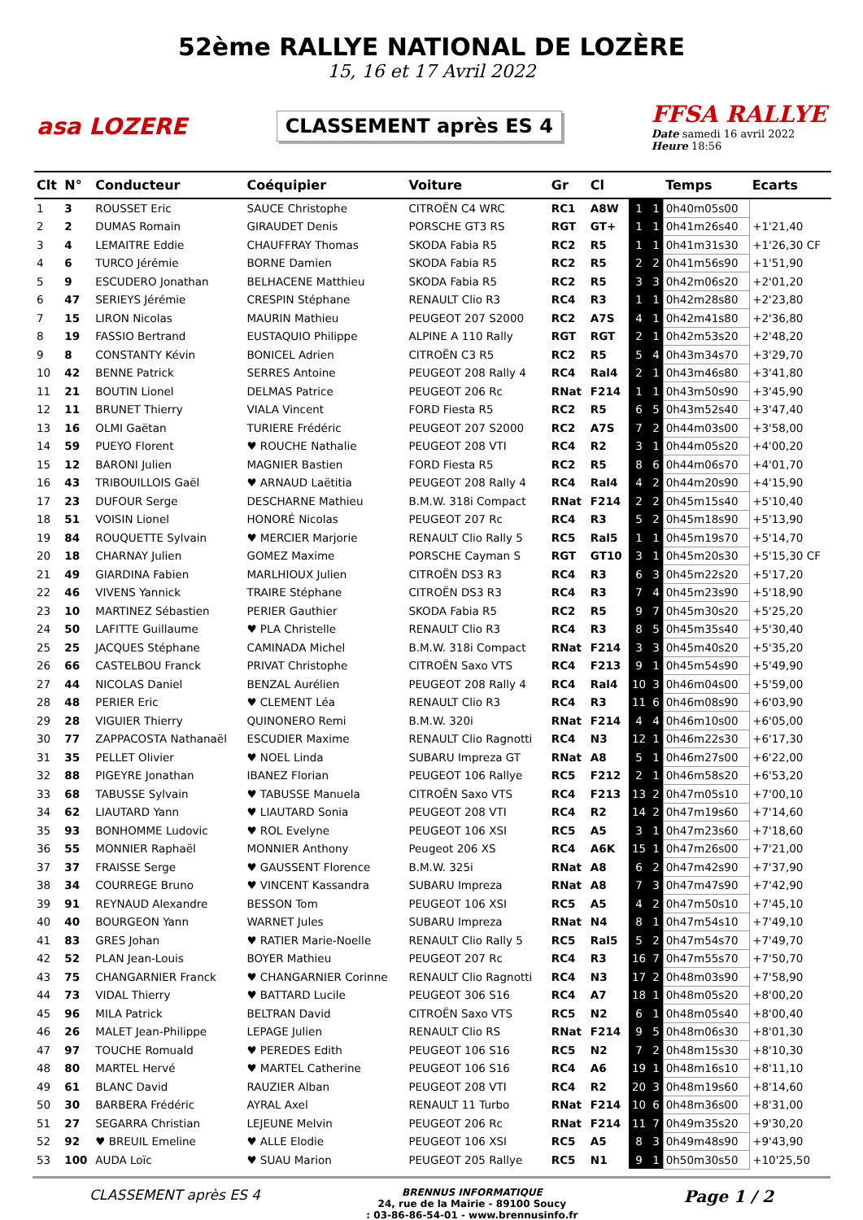52ème RALLYE NATIONAL DE LOZÈRE
15, 16 et 17 Avril 2022
asa LOZERE
CLASSEMENT après ES 4
FFSA RALLYE
Date samedi 16 avril 2022
Heure 18:56
| Clt | N° | Conducteur | Coéquipier | Voiture | Gr | Cl | | | Temps | Ecarts |
| --- | --- | --- | --- | --- | --- | --- | --- | --- | --- | --- |
| 1 | 3 | ROUSSET Eric | SAUCE Christophe | CITROËN C4 WRC | RC1 | A8W | 1 | 1 | 0h40m05s00 | |
| 2 | 2 | DUMAS Romain | GIRAUDET Denis | PORSCHE GT3 RS | RGT | GT+ | 1 | 1 | 0h41m26s40 | +1'21,40 |
| 3 | 4 | LEMAITRE Eddie | CHAUFFRAY Thomas | SKODA Fabia R5 | RC2 | R5 | 1 | 1 | 0h41m31s30 | +1'26,30 CF |
| 4 | 6 | TURCO Jérémie | BORNE Damien | SKODA Fabia R5 | RC2 | R5 | 2 | 2 | 0h41m56s90 | +1'51,90 |
| 5 | 9 | ESCUDERO Jonathan | BELHACENE Matthieu | SKODA Fabia R5 | RC2 | R5 | 3 | 3 | 0h42m06s20 | +2'01,20 |
| 6 | 47 | SERIEYS Jérémie | CRESPIN Stéphane | RENAULT Clio R3 | RC4 | R3 | 1 | 1 | 0h42m28s80 | +2'23,80 |
| 7 | 15 | LIRON Nicolas | MAURIN Mathieu | PEUGEOT 207 S2000 | RC2 | A7S | 4 | 1 | 0h42m41s80 | +2'36,80 |
| 8 | 19 | FASSIO Bertrand | EUSTAQUIO Philippe | ALPINE A 110 Rally | RGT | RGT | 2 | 1 | 0h42m53s20 | +2'48,20 |
| 9 | 8 | CONSTANTY Kévin | BONICEL Adrien | CITROËN C3 R5 | RC2 | R5 | 5 | 4 | 0h43m34s70 | +3'29,70 |
| 10 | 42 | BENNE Patrick | SERRES Antoine | PEUGEOT 208 Rally 4 | RC4 | Ral4 | 2 | 1 | 0h43m46s80 | +3'41,80 |
| 11 | 21 | BOUTIN Lionel | DELMAS Patrice | PEUGEOT 206 Rc | RNat | F214 | 1 | 1 | 0h43m50s90 | +3'45,90 |
| 12 | 11 | BRUNET Thierry | VIALA Vincent | FORD Fiesta R5 | RC2 | R5 | 6 | 5 | 0h43m52s40 | +3'47,40 |
| 13 | 16 | OLMI Gaëtan | TURIERE Frédéric | PEUGEOT 207 S2000 | RC2 | A7S | 7 | 2 | 0h44m03s00 | +3'58,00 |
| 14 | 59 | PUEYO Florent | ♥ ROUCHE Nathalie | PEUGEOT 208 VTI | RC4 | R2 | 3 | 1 | 0h44m05s20 | +4'00,20 |
| 15 | 12 | BARONI Julien | MAGNIER Bastien | FORD Fiesta R5 | RC2 | R5 | 8 | 6 | 0h44m06s70 | +4'01,70 |
| 16 | 43 | TRIBOUILLOIS Gaël | ♥ ARNAUD Laëtitia | PEUGEOT 208 Rally 4 | RC4 | Ral4 | 4 | 2 | 0h44m20s90 | +4'15,90 |
| 17 | 23 | DUFOUR Serge | DESCHARNE Mathieu | B.M.W. 318i Compact | RNat | F214 | 2 | 2 | 0h45m15s40 | +5'10,40 |
| 18 | 51 | VOISIN Lionel | HONORÉ Nicolas | PEUGEOT 207 Rc | RC4 | R3 | 5 | 2 | 0h45m18s90 | +5'13,90 |
| 19 | 84 | ROUQUETTE Sylvain | ♥ MERCIER Marjorie | RENAULT Clio Rally 5 | RC5 | Ral5 | 1 | 1 | 0h45m19s70 | +5'14,70 |
| 20 | 18 | CHARNAY Julien | GOMEZ Maxime | PORSCHE Cayman S | RGT | GT10 | 3 | 1 | 0h45m20s30 | +5'15,30 CF |
| 21 | 49 | GIARDINA Fabien | MARLHIOUX Julien | CITROËN DS3 R3 | RC4 | R3 | 6 | 3 | 0h45m22s20 | +5'17,20 |
| 22 | 46 | VIVENS Yannick | TRAIRE Stéphane | CITROËN DS3 R3 | RC4 | R3 | 7 | 4 | 0h45m23s90 | +5'18,90 |
| 23 | 10 | MARTINEZ Sébastien | PERIER Gauthier | SKODA Fabia R5 | RC2 | R5 | 9 | 7 | 0h45m30s20 | +5'25,20 |
| 24 | 50 | LAFITTE Guillaume | ♥ PLA Christelle | RENAULT Clio R3 | RC4 | R3 | 8 | 5 | 0h45m35s40 | +5'30,40 |
| 25 | 25 | JACQUES Stéphane | CAMINADA Michel | B.M.W. 318i Compact | RNat | F214 | 3 | 3 | 0h45m40s20 | +5'35,20 |
| 26 | 66 | CASTELBOU Franck | PRIVAT Christophe | CITROËN Saxo VTS | RC4 | F213 | 9 | 1 | 0h45m54s90 | +5'49,90 |
| 27 | 44 | NICOLAS Daniel | BENZAL Aurélien | PEUGEOT 208 Rally 4 | RC4 | Ral4 | 10 | 3 | 0h46m04s00 | +5'59,00 |
| 28 | 48 | PERIER Eric | ♥ CLEMENT Léa | RENAULT Clio R3 | RC4 | R3 | 11 | 6 | 0h46m08s90 | +6'03,90 |
| 29 | 28 | VIGUIER Thierry | QUINONERO Remi | B.M.W. 320i | RNat | F214 | 4 | 4 | 0h46m10s00 | +6'05,00 |
| 30 | 77 | ZAPPACOSTA Nathanaël | ESCUDIER Maxime | RENAULT Clio Ragnotti | RC4 | N3 | 12 | 1 | 0h46m22s30 | +6'17,30 |
| 31 | 35 | PELLET Olivier | ♥ NOEL Linda | SUBARU Impreza GT | RNat | A8 | 5 | 1 | 0h46m27s00 | +6'22,00 |
| 32 | 88 | PIGEYRE Jonathan | IBANEZ Florian | PEUGEOT 106 Rallye | RC5 | F212 | 2 | 1 | 0h46m58s20 | +6'53,20 |
| 33 | 68 | TABUSSE Sylvain | ♥ TABUSSE Manuela | CITROËN Saxo VTS | RC4 | F213 | 13 | 2 | 0h47m05s10 | +7'00,10 |
| 34 | 62 | LIAUTARD Yann | ♥ LIAUTARD Sonia | PEUGEOT 208 VTI | RC4 | R2 | 14 | 2 | 0h47m19s60 | +7'14,60 |
| 35 | 93 | BONHOMME Ludovic | ♥ ROL Evelyne | PEUGEOT 106 XSI | RC5 | A5 | 3 | 1 | 0h47m23s60 | +7'18,60 |
| 36 | 55 | MONNIER Raphaël | MONNIER Anthony | Peugeot 206 XS | RC4 | A6K | 15 | 1 | 0h47m26s00 | +7'21,00 |
| 37 | 37 | FRAISSE Serge | ♥ GAUSSENT Florence | B.M.W. 325i | RNat | A8 | 6 | 2 | 0h47m42s90 | +7'37,90 |
| 38 | 34 | COURREGE Bruno | ♥ VINCENT Kassandra | SUBARU Impreza | RNat | A8 | 7 | 3 | 0h47m47s90 | +7'42,90 |
| 39 | 91 | REYNAUD Alexandre | BESSON Tom | PEUGEOT 106 XSI | RC5 | A5 | 4 | 2 | 0h47m50s10 | +7'45,10 |
| 40 | 40 | BOURGEON Yann | WARNET Jules | SUBARU Impreza | RNat | N4 | 8 | 1 | 0h47m54s10 | +7'49,10 |
| 41 | 83 | GRES Johan | ♥ RATIER Marie-Noelle | RENAULT Clio Rally 5 | RC5 | Ral5 | 5 | 2 | 0h47m54s70 | +7'49,70 |
| 42 | 52 | PLAN Jean-Louis | BOYER Mathieu | PEUGEOT 207 Rc | RC4 | R3 | 16 | 7 | 0h47m55s70 | +7'50,70 |
| 43 | 75 | CHANGARNIER Franck | ♥ CHANGARNIER Corinne | RENAULT Clio Ragnotti | RC4 | N3 | 17 | 2 | 0h48m03s90 | +7'58,90 |
| 44 | 73 | VIDAL Thierry | ♥ BATTARD Lucile | PEUGEOT 306 S16 | RC4 | A7 | 18 | 1 | 0h48m05s20 | +8'00,20 |
| 45 | 96 | MILA Patrick | BELTRAN David | CITROËN Saxo VTS | RC5 | N2 | 6 | 1 | 0h48m05s40 | +8'00,40 |
| 46 | 26 | MALET Jean-Philippe | LEPAGE Julien | RENAULT Clio RS | RNat | F214 | 9 | 5 | 0h48m06s30 | +8'01,30 |
| 47 | 97 | TOUCHE Romuald | ♥ PEREDES Edith | PEUGEOT 106 S16 | RC5 | N2 | 7 | 2 | 0h48m15s30 | +8'10,30 |
| 48 | 80 | MARTEL Hervé | ♥ MARTEL Catherine | PEUGEOT 106 S16 | RC4 | A6 | 19 | 1 | 0h48m16s10 | +8'11,10 |
| 49 | 61 | BLANC David | RAUZIER Alban | PEUGEOT 208 VTI | RC4 | R2 | 20 | 3 | 0h48m19s60 | +8'14,60 |
| 50 | 30 | BARBERA Frédéric | AYRAL Axel | RENAULT 11 Turbo | RNat | F214 | 10 | 6 | 0h48m36s00 | +8'31,00 |
| 51 | 27 | SEGARRA Christian | LEJEUNE Melvin | PEUGEOT 206 Rc | RNat | F214 | 11 | 7 | 0h49m35s20 | +9'30,20 |
| 52 | 92 | ♥ BREUIL Emeline | ♥ ALLE Elodie | PEUGEOT 106 XSI | RC5 | A5 | 8 | 3 | 0h49m48s90 | +9'43,90 |
| 53 | 100 | AUDA Loïc | ♥ SUAU Marion | PEUGEOT 205 Rallye | RC5 | N1 | 9 | 1 | 0h50m30s50 | +10'25,50 |
CLASSEMENT après ES 4
BRENNUS INFORMATIQUE
24, rue de la Mairie - 89100 Soucy
: 03-86-86-54-01 - www.brennusinfo.fr
Page 1 / 2